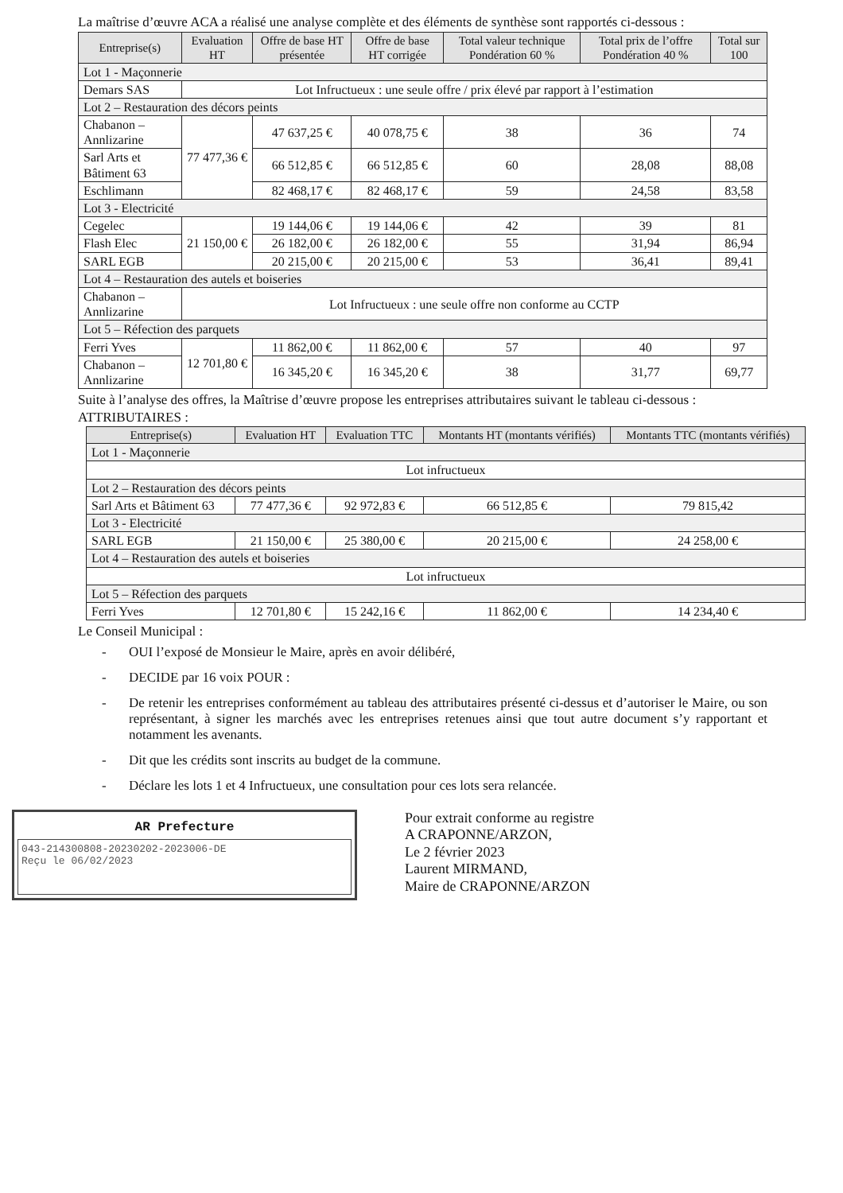La maîtrise d’œuvre ACA a réalisé une analyse complète et des éléments de synthèse sont rapportés ci-dessous :
| Entreprise(s) | Evaluation HT | Offre de base HT présentée | Offre de base HT corrigée | Total valeur technique Pondération 60 % | Total prix de l’offre Pondération 40 % | Total sur 100 |
| --- | --- | --- | --- | --- | --- | --- |
| Lot 1 - Maçonnerie | | | | | | |
| Demars SAS | Lot Infructueux : une seule offre / prix élevé par rapport à l’estimation | | | | | |
| Lot 2 – Restauration des décors peints | | | | | | |
| Chabanon – Annlizarine | 77 477,36 € | 47 637,25 € | 40 078,75 € | 38 | 36 | 74 |
| Sarl Arts et Bâtiment 63 | | 66 512,85 € | 66 512,85 € | 60 | 28,08 | 88,08 |
| Eschlimann | | 82 468,17 € | 82 468,17 € | 59 | 24,58 | 83,58 |
| Lot 3 - Electricité | | | | | | |
| Cegelec | 21 150,00 € | 19 144,06 € | 19 144,06 € | 42 | 39 | 81 |
| Flash Elec | | 26 182,00 € | 26 182,00 € | 55 | 31,94 | 86,94 |
| SARL EGB | | 20 215,00 € | 20 215,00 € | 53 | 36,41 | 89,41 |
| Lot 4 – Restauration des autels et boiseries | | | | | | |
| Chabanon – Annlizarine | Lot Infructueux : une seule offre non conforme au CCTP | | | | | |
| Lot 5 – Réfection des parquets | | | | | | |
| Ferri Yves | 12 701,80 € | 11 862,00 € | 11 862,00 € | 57 | 40 | 97 |
| Chabanon – Annlizarine | | 16 345,20 € | 16 345,20 € | 38 | 31,77 | 69,77 |
Suite à l’analyse des offres, la Maîtrise d’œuvre propose les entreprises attributaires suivant le tableau ci-dessous :
ATTRIBUTAIRES :
| Entreprise(s) | Evaluation HT | Evaluation TTC | Montants HT (montants vérifiés) | Montants TTC (montants vérifiés) |
| --- | --- | --- | --- | --- |
| Lot 1 - Maçonnerie | | | | |
| Lot infructueux | | | | |
| Lot 2 – Restauration des décors peints | | | | |
| Sarl Arts et Bâtiment 63 | 77 477,36 € | 92 972,83 € | 66 512,85 € | 79 815,42 |
| Lot 3 - Electricité | | | | |
| SARL EGB | 21 150,00 € | 25 380,00 € | 20 215,00 € | 24 258,00 € |
| Lot 4 – Restauration des autels et boiseries | | | | |
| Lot infructueux | | | | |
| Lot 5 – Réfection des parquets | | | | |
| Ferri Yves | 12 701,80 € | 15 242,16 € | 11 862,00 € | 14 234,40 € |
Le Conseil Municipal :
- OUI l’exposé de Monsieur le Maire, après en avoir délibéré,
- DECIDE par 16 voix POUR :
- De retenir les entreprises conformément au tableau des attributaires présenté ci-dessus et d’autoriser le Maire, ou son représentant, à signer les marchés avec les entreprises retenues ainsi que tout autre document s’y rapportant et notamment les avenants.
- Dit que les crédits sont inscrits au budget de la commune.
- Déclare les lots 1 et 4 Infructueux, une consultation pour ces lots sera relancée.
AR Prefecture
043-214300808-20230202-2023006-DE
Reçu le 06/02/2023
Pour extrait conforme au registre
A CRAPONNE/ARZON,
Le 2 février 2023
Laurent MIRMAND,
Maire de CRAPONNE/ARZON